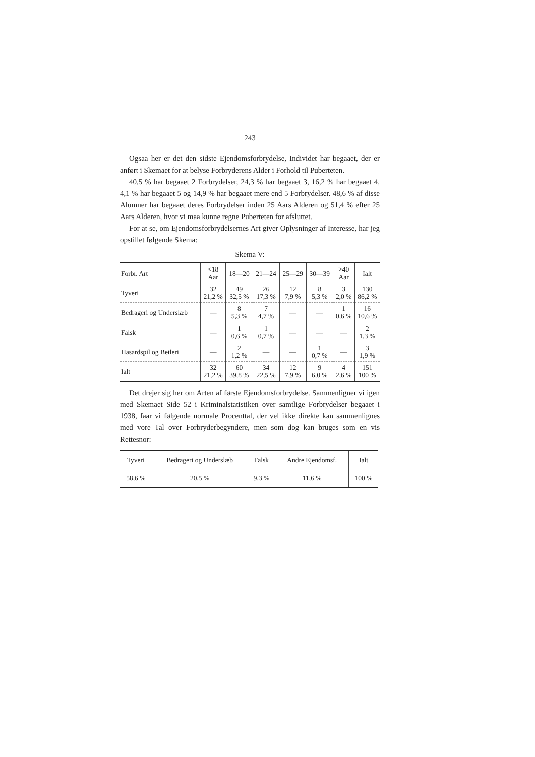243
Ogsaa her er det den sidste Ejendomsforbrydelse, Individet har begaaet, der er anført i Skemaet for at belyse Forbryderens Alder i Forhold til Puberteten.
40,5 % har begaaet 2 Forbrydelser, 24,3 % har begaaet 3, 16,2 % har begaaet 4, 4,1 % har begaaet 5 og 14,9 % har begaaet mere end 5 Forbrydelser. 48,6 % af disse Alumner har begaaet deres Forbrydelser inden 25 Aars Alderen og 51,4 % efter 25 Aars Alderen, hvor vi maa kunne regne Puberteten for afsluttet.
For at se, om Ejendomsforbrydelsernes Art giver Oplysninger af Interesse, har jeg opstillet følgende Skema:
Skema V:
| Forbr. Art | <18 Aar | 18—20 | 21—24 | 25—29 | 30—39 | >40 Aar | Ialt |
| --- | --- | --- | --- | --- | --- | --- | --- |
| Tyveri | 32 21,2 % | 49 32,5 % | 26 17,3 % | 12 7,9 % | 8 5,3 % | 3 2,0 % | 130 86,2 % |
| Bedrageri og Underslæb | — | 8 5,3 % | 7 4,7 % | — | — | 1 0,6 % | 16 10,6 % |
| Falsk | — | 1 0,6 % | 1 0,7 % | — | — | — | 2 1,3 % |
| Hasardspil og Betleri | — | 2 1,2 % | — | — | 1 0,7 % | — | 3 1,9 % |
| Ialt | 32 21,2 % | 60 39,8 % | 34 22,5 % | 12 7,9 % | 9 6,0 % | 4 2,6 % | 151 100 % |
Det drejer sig her om Arten af første Ejendomsforbrydelse. Sammenligner vi igen med Skemaet Side 52 i Kriminalstatistiken over samtlige Forbrydelser begaaet i 1938, faar vi følgende normale Procenttal, der vel ikke direkte kan sammenlignes med vore Tal over Forbryderbegyndere, men som dog kan bruges som en vis Rettesnor:
| Tyveri | Bedrageri og Underslæb | Falsk | Andre Ejendomsf. | Ialt |
| --- | --- | --- | --- | --- |
| 58,6 % | 20,5 % | 9,3 % | 11,6 % | 100 % |